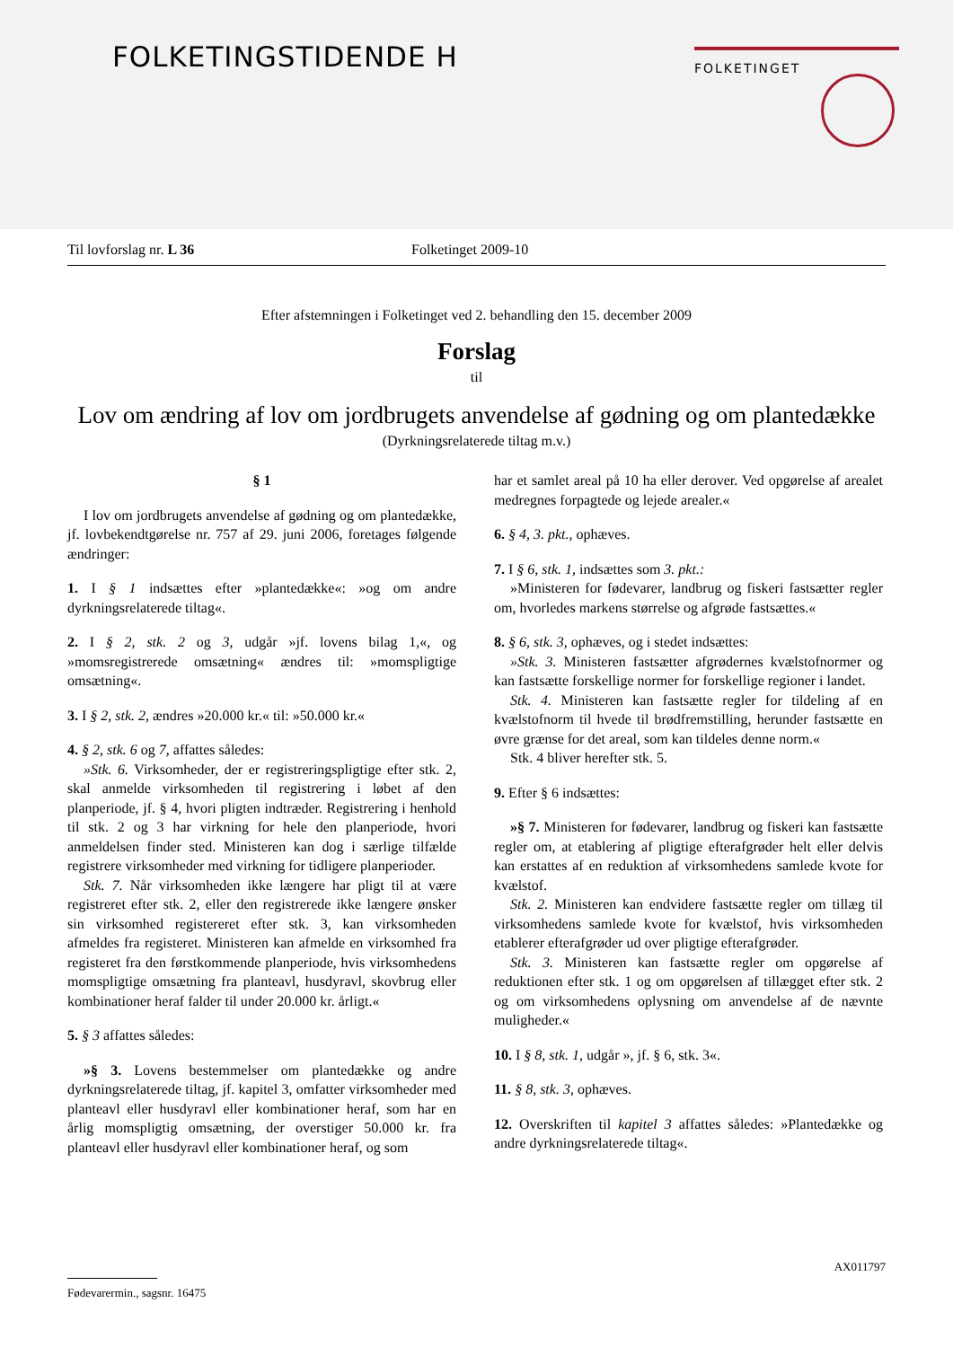FOLKETINGSTIDENDE H FOLKETINGET
Til lovforslag nr. L 36 Folketinget 2009-10
Efter afstemningen i Folketinget ved 2. behandling den 15. december 2009
Forslag
til
Lov om ændring af lov om jordbrugets anvendelse af gødning og om plantedække
(Dyrkningsrelaterede tiltag m.v.)
§ 1
I lov om jordbrugets anvendelse af gødning og om plantedække, jf. lovbekendtgørelse nr. 757 af 29. juni 2006, foretages følgende ændringer:
1. I § 1 indsættes efter »plantedække«: »og om andre dyrkningsrelaterede tiltag«.
2. I § 2, stk. 2 og 3, udgår »jf. lovens bilag 1,«, og »momsregistrerede omsætning« ændres til: »momspligtige omsætning«.
3. I § 2, stk. 2, ændres »20.000 kr.« til: »50.000 kr.«
4. § 2, stk. 6 og 7, affattes således:
»Stk. 6. Virksomheder, der er registreringspligtige efter stk. 2, skal anmelde virksomheden til registrering i løbet af den planperiode, jf. § 4, hvori pligten indtræder. Registrering i henhold til stk. 2 og 3 har virkning for hele den planperiode, hvori anmeldelsen finder sted. Ministeren kan dog i særlige tilfælde registrere virksomheder med virkning for tidligere planperioder.
Stk. 7. Når virksomheden ikke længere har pligt til at være registreret efter stk. 2, eller den registrerede ikke længere ønsker sin virksomhed registereret efter stk. 3, kan virksomheden afmeldes fra registeret. Ministeren kan afmelde en virksomhed fra registeret fra den førstkommende planperiode, hvis virksomhedens momspligtige omsætning fra planteavl, husdyravl, skovbrug eller kombinationer heraf falder til under 20.000 kr. årligt.«
5. § 3 affattes således:
»§ 3. Lovens bestemmelser om plantedække og andre dyrkningsrelaterede tiltag, jf. kapitel 3, omfatter virksomheder med planteavl eller husdyravl eller kombinationer heraf, som har en årlig momspligtig omsætning, der overstiger 50.000 kr. fra planteavl eller husdyravl eller kombinationer heraf, og som
har et samlet areal på 10 ha eller derover. Ved opgørelse af arealet medregnes forpagtede og lejede arealer.«
6. § 4, 3. pkt., ophæves.
7. I § 6, stk. 1, indsættes som 3. pkt.:
»Ministeren for fødevarer, landbrug og fiskeri fastsætter regler om, hvorledes markens størrelse og afgrøde fastsættes.«
8. § 6, stk. 3, ophæves, og i stedet indsættes:
»Stk. 3. Ministeren fastsætter afgrødernes kvælstofnormer og kan fastsætte forskellige normer for forskellige regioner i landet.
Stk. 4. Ministeren kan fastsætte regler for tildeling af en kvælstofnorm til hvede til brødfremstilling, herunder fastsætte en øvre grænse for det areal, som kan tildeles denne norm.«
Stk. 4 bliver herefter stk. 5.
9. Efter § 6 indsættes:
»§ 7. Ministeren for fødevarer, landbrug og fiskeri kan fastsætte regler om, at etablering af pligtige efterafgrøder helt eller delvis kan erstattes af en reduktion af virksomhedens samlede kvote for kvælstof.
Stk. 2. Ministeren kan endvidere fastsætte regler om tillæg til virksomhedens samlede kvote for kvælstof, hvis virksomheden etablerer efterafgrøder ud over pligtige efterafgrøder.
Stk. 3. Ministeren kan fastsætte regler om opgørelse af reduktionen efter stk. 1 og om opgørelsen af tillægget efter stk. 2 og om virksomhedens oplysning om anvendelse af de nævnte muligheder.«
10. I § 8, stk. 1, udgår », jf. § 6, stk. 3«.
11. § 8, stk. 3, ophæves.
12. Overskriften til kapitel 3 affattes således: »Plantedække og andre dyrkningsrelaterede tiltag«.
AX011797
Fødevarermin., sagsnr. 16475